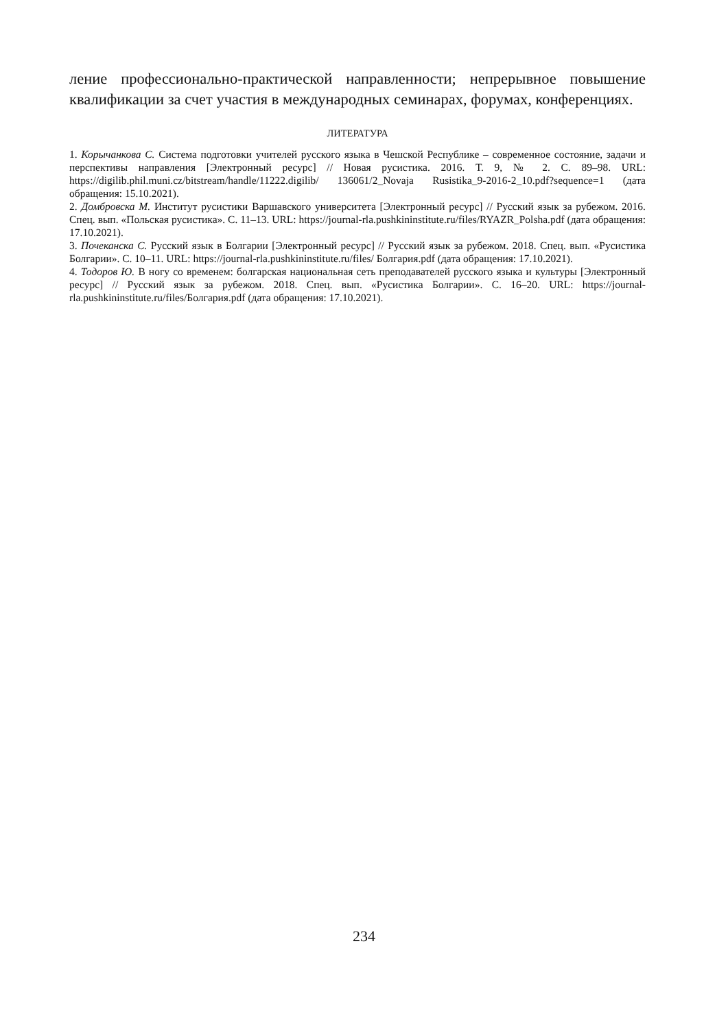ление профессионально-практической направленности; непрерывное повышение квалификации за счет участия в международных семинарах, форумах, конференциях.
ЛИТЕРАТУРА
1. Корычанкова С. Система подготовки учителей русского языка в Чешской Республике – современное состояние, задачи и перспективы направления [Электронный ресурс] // Новая русистика. 2016. Т. 9, № 2. С. 89–98. URL: https://digilib.phil.muni.cz/bitstream/handle/11222.digilib/ 136061/2_Novaja Rusistika_9-2016-2_10.pdf?sequence=1 (дата обращения: 15.10.2021).
2. Домбровска М. Институт русистики Варшавского университета [Электронный ресурс] // Русский язык за рубежом. 2016. Спец. вып. «Польская русистика». С. 11–13. URL: https://journal-rla.pushkininstitute.ru/files/RYAZR_Polsha.pdf (дата обращения: 17.10.2021).
3. Почеканска С. Русский язык в Болгарии [Электронный ресурс] // Русский язык за рубежом. 2018. Спец. вып. «Русистика Болгарии». С. 10–11. URL: https://journal-rla.pushkininstitute.ru/files/ Болгария.pdf (дата обращения: 17.10.2021).
4. Тодоров Ю. В ногу со временем: болгарская национальная сеть преподавателей русского языка и культуры [Электронный ресурс] // Русский язык за рубежом. 2018. Спец. вып. «Русистика Болгарии». С. 16–20. URL: https://journal-rla.pushkininstitute.ru/files/Болгария.pdf (дата обращения: 17.10.2021).
234